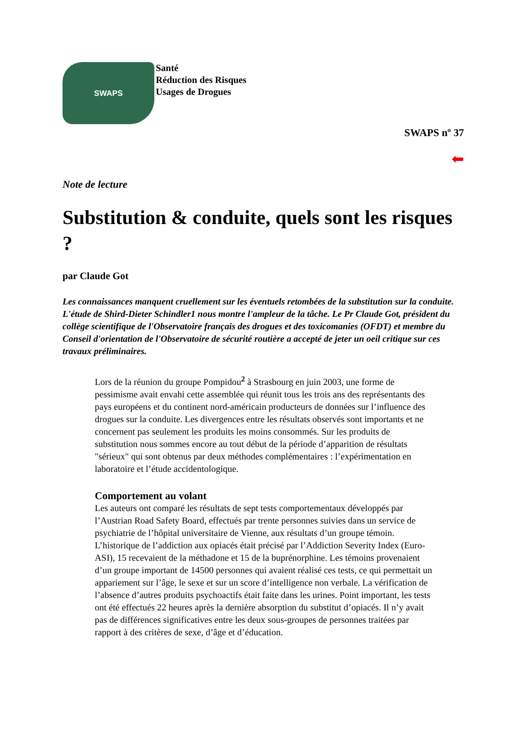SWAPS
Santé
Réduction des Risques
Usages de Drogues
SWAPS nº 37
⬅
Note de lecture
Substitution & conduite, quels sont les risques ?
par Claude Got
Les connaissances manquent cruellement sur les éventuels retombées de la substitution sur la conduite. L'étude de Shird-Dieter Schindler1 nous montre l'ampleur de la tâche. Le Pr Claude Got, président du collège scientifique de l'Observatoire français des drogues et des toxicomanies (OFDT) et membre du Conseil d'orientation de l'Observatoire de sécurité routière a accepté de jeter un oeil critique sur ces travaux préliminaires.
Lors de la réunion du groupe Pompidou<sup>2</sup> à Strasbourg en juin 2003, une forme de pessimisme avait envahi cette assemblée qui réunit tous les trois ans des représentants des pays européens et du continent nord-américain producteurs de données sur l’influence des drogues sur la conduite. Les divergences entre les résultats observés sont importants et ne concernent pas seulement les produits les moins consommés. Sur les produits de substitution nous sommes encore au tout début de la période d’apparition de résultats "sérieux" qui sont obtenus par deux méthodes complémentaires : l’expérimentation en laboratoire et l’étude accidentologique.
Comportement au volant
Les auteurs ont comparé les résultats de sept tests comportementaux développés par l’Austrian Road Safety Board, effectués par trente personnes suivies dans un service de psychiatrie de l’hôpital universitaire de Vienne, aux résultats d’un groupe témoin. L’historique de l’addiction aux opiacés était précisé par l’Addiction Severity Index (Euro-ASI), 15 recevaient de la méthadone et 15 de la buprénorphine. Les témoins provenaient d’un groupe important de 14500 personnes qui avaient réalisé ces tests, ce qui permettait un appariement sur l’âge, le sexe et sur un score d’intelligence non verbale. La vérification de l’absence d’autres produits psychoactifs était faite dans les urines. Point important, les tests ont été effectués 22 heures après la dernière absorption du substitut d’opiacés. Il n’y avait pas de différences significatives entre les deux sous-groupes de personnes traitées par rapport à des critères de sexe, d’âge et d’éducation.